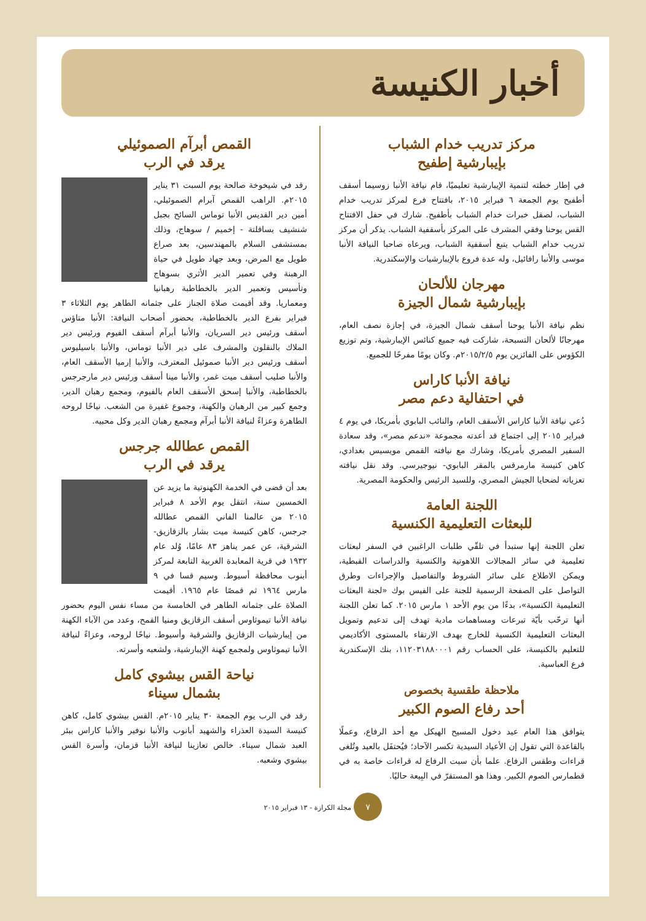أخبار الكنيسة
مركز تدريب خدام الشباب
بإيبارشية إطفيح
في إطار خطته لتنمية الإيبارشية تعليميًا، قام نيافة الأنبا زوسيما أسقف أطفيح يوم الجمعة ٦ فبراير ٢٠١٥، بافتتاح فرع لمركز تدريب خدام الشباب، لصقل خبرات خدام الشباب بأطفيح. شارك في حفل الافتتاح القس يوحنا وفقي المشرف على المركز بأسقفية الشباب. يذكر أن مركز تدريب خدام الشباب يتبع أسقفية الشباب، ويرعاه صاحبا النيافة الأنبا موسى والأنبا رافائيل، وله عدة فروع بالإيبارشيات والإسكندرية.
مهرجان للألحان
بإيبارشية شمال الجيزة
نظم نيافة الأنبا يوحنا أسقف شمال الجيزة، في إجازة نصف العام، مهرجانًا لألحان التسبحة، شاركت فيه جميع كنائس الإيبارشية، وتم توزيع الكؤوس على الفائزين يوم ٢٠١٥/٢/٥م. وكان يومًا مفرحًا للجميع.
نيافة الأنبا كاراس
في احتفالية دعم مصر
دُعي نيافة الأنبا كاراس الأسقف العام، والنائب البابوي بأمريكا، في يوم ٤ فبراير ٢٠١٥ إلى اجتماع قد أعدته مجموعة «ندعم مصر»، وقد سعادة السفير المصري بأمريكا، وشارك مع نيافته القمص مويسيس بغدادي، كاهن كنيسة مارمرقس بالمقر البابوي- نيوجيرسي. وقد نقل نيافته تعزياته لضحايا الجيش المصري، وللسيد الرئيس والحكومة المصرية.
اللجنة العامة
للبعثات التعليمية الكنسية
تعلن اللجنة إنها ستبدأ في تلقّي طلبات الراغبين في السفر لبعثات تعليمية في سائر المجالات اللاهوتية والكنسية والدراسات القبطية، ويمكن الاطلاع على سائر الشروط والتفاصيل والإجراءات وطرق التواصل على الصفحة الرسمية للجنة على الفيس بوك «لجنة البعثات التعليمية الكنسية»، بدءًا من يوم الأحد ١ مارس ٢٠١٥. كما تعلن اللجنة أنها ترحّب بأيّة تبرعات ومساهمات مادية تهدف إلى تدعيم وتمويل البعثات التعليمية الكنسية للخارج بهدف الارتقاء بالمستوى الأكاديمي للتعليم بالكنيسة، على الحساب رقم ١١٢٠٣١٨٨٠٠٠١، بنك الإسكندرية فرع العباسية.
ملاحظة طقسية بخصوص
أحد رفاع الصوم الكبير
يتوافق هذا العام عيد دخول المسيح الهيكل مع أحد الرفاع، وعملًا بالقاعدة التي تقول إن الأعياد السيدية تكسر الآحاد؛ فيُحتفَل بالعيد وتُلغى قراءات وطقس الرفاع. علما بأن سبت الرفاع له قراءات خاصة به في قطمارس الصوم الكبير. وهذا هو المستقرّ في البِيعة حاليًا.
القمص أبرآم الصموئيلي
يرقد في الرب
رقد في شيخوخة صالحة يوم السبت ٣١ يناير ٢٠١٥م. الراهب القمص آبرام الصموئيلي، أمين دير القديس الأنبا توماس السائح بجبل شنشيف بساقلتة - إخميم / سوهاج، وذلك بمستشفى السلام بالمهندسين، بعد صراع طويل مع المرض، وبعد جهاد طويل في حياة الرهبنة وفي تعمير الدير الأثري بسوهاج وتأسيس وتعمير الدير بالخطاطبة رهبانيا ومعماريا. وقد أقيمت صلاة الجناز على جثمانه الطاهر يوم الثلاثاء ٣ فبراير بفرع الدير بالخطاطبة، بحضور أصحاب النيافة: الأنبا متاؤس أسقف ورئيس دير السريان، والأنبا أبرآم أسقف الفيوم ورئيس دير الملاك بالنقلون والمشرف على دير الأنبا توماس، والأنبا باسيليوس أسقف ورئيس دير الأنبا صموئيل المعترف، والأنبا إرميا الأسقف العام، والأنبا صليب أسقف ميت غمر، والأنبا مينا أسقف ورئيس دير مارجرجس بالخطاطبة، والأنبا إسحق الأسقف العام بالفيوم، ومجمع رهبان الدير، وجمع كبير من الرهبان والكهنة، وجموع غفيرة من الشعب. نياحًا لروحه الطاهرة وعزاءً لنيافة الأنبا أبرآم ومجمع رهبان الدير وكل محبيه.
القمص عطالله جرجس
يرقد في الرب
بعد أن قضى في الخدمة الكهنوتية ما يزيد عن الخمسين سنة، انتقل يوم الأحد ٨ فبراير ٢٠١٥ من عالمنا الفاني القمص عطالله جرجس، كاهن كنيسة ميت بشار بالزقازيق- الشرقية، عن عمر يناهز ٨٣ عامًا، وُلد عام ١٩٣٢ في قرية المعابدة الغربية التابعة لمركز أبنوب محافظة أسيوط. وسيم قسا في ٩ مارس ١٩٦٤ ثم قمصًا عام ١٩٦٥. أقيمت الصلاة على جثمانه الطاهر في الخامسة من مساء نفس اليوم بحضور نيافة الأنبا تيموثاوس أسقف الزقازيق ومنيا القمح، وعدد من الآباء الكهنة من إيبارشيات الزقازيق والشرقية وأسيوط. نياحًا لروحه، وعزاءً لنيافة الأنبا تيموثاوس ولمجمع كهنة الإيبارشية، ولشعبه وأسرته.
نياحة القس بيشوي كامل
بشمال سيناء
رقد في الرب يوم الجمعة ٣٠ يناير ٢٠١٥م. القس بيشوي كامل، كاهن كنيسة السيدة العذراء والشهيد أبانوب والأنبا نوفير والأنبا كاراس ببئر العبد شمال سيناء. خالص تعازينا لنيافة الأنبا قزمان، وأسرة القس بيشوي وشعبه.
٧ مجلة الكرازة - ١٣ فبراير ٢٠١٥